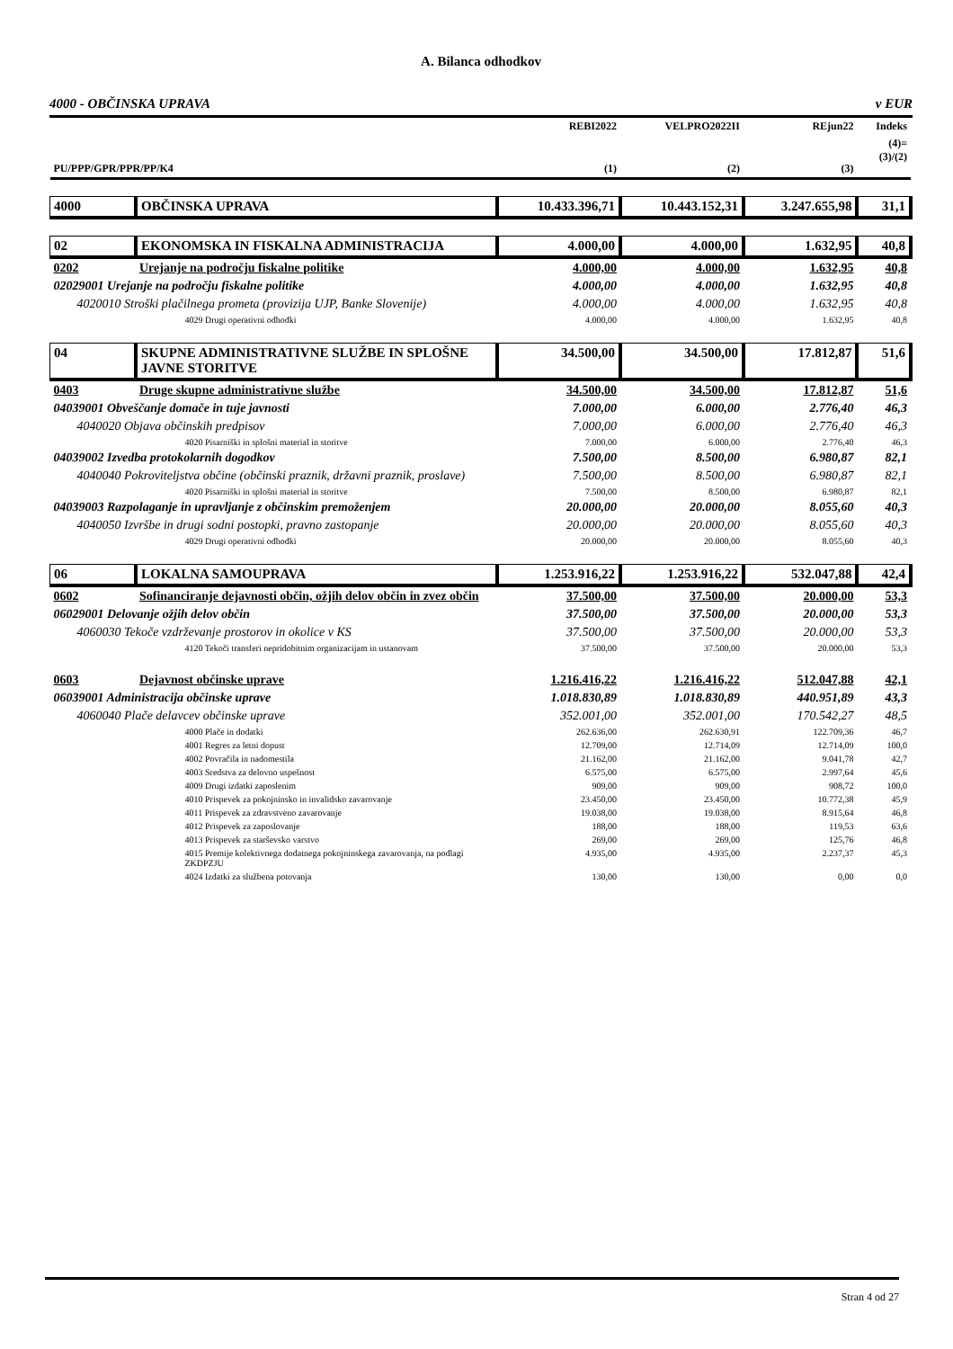A. Bilanca odhodkov
4000 - OBČINSKA UPRAVA v EUR
| | | REBI2022 | VELPRO2022II | REjun22 | Indeks |
| --- | --- | --- | --- | --- | --- |
| PU/PPP/GPR/PPR/PP/K4 | | (1) | (2) | (3) | (4)= (3)/(2) |
| 4000 | OBČINSKA UPRAVA | 10.433.396,71 | 10.443.152,31 | 3.247.655,98 | 31,1 |
| 02 | EKONOMSKA IN FISKALNA ADMINISTRACIJA | 4.000,00 | 4.000,00 | 1.632,95 | 40,8 |
| 0202 | Urejanje na področju fiskalne politike | 4.000,00 | 4.000,00 | 1.632,95 | 40,8 |
| 02029001 Urejanje na področju fiskalne politike | | 4.000,00 | 4.000,00 | 1.632,95 | 40,8 |
| 4020010 Stroški plačilnega prometa (provizija UJP, Banke Slovenije) | | 4.000,00 | 4.000,00 | 1.632,95 | 40,8 |
| 4029 Drugi operativni odhodki | | 4.000,00 | 4.000,00 | 1.632,95 | 40,8 |
| 04 | SKUPNE ADMINISTRATIVNE SLUŽBE IN SPLOŠNE JAVNE STORITVE | 34.500,00 | 34.500,00 | 17.812,87 | 51,6 |
| 0403 | Druge skupne administrativne službe | 34.500,00 | 34.500,00 | 17.812,87 | 51,6 |
| 04039001 Obveščanje domače in tuje javnosti | | 7.000,00 | 6.000,00 | 2.776,40 | 46,3 |
| 4040020 Objava občinskih predpisov | | 7.000,00 | 6.000,00 | 2.776,40 | 46,3 |
| 4020 Pisarniški in splošni material in storitve | | 7.000,00 | 6.000,00 | 2.776,40 | 46,3 |
| 04039002 Izvedba protokolarnih dogodkov | | 7.500,00 | 8.500,00 | 6.980,87 | 82,1 |
| 4040040 Pokroviteljstva občine (občinski praznik, državni praznik, proslave) | | 7.500,00 | 8.500,00 | 6.980,87 | 82,1 |
| 4020 Pisarniški in splošni material in storitve | | 7.500,00 | 8.500,00 | 6.980,87 | 82,1 |
| 04039003 Razpolaganje in upravljanje z občinskim premoženjem | | 20.000,00 | 20.000,00 | 8.055,60 | 40,3 |
| 4040050 Izvršbe in drugi sodni postopki, pravno zastopanje | | 20.000,00 | 20.000,00 | 8.055,60 | 40,3 |
| 4029 Drugi operativni odhodki | | 20.000,00 | 20.000,00 | 8.055,60 | 40,3 |
| 06 | LOKALNA SAMOUPRAVA | 1.253.916,22 | 1.253.916,22 | 532.047,88 | 42,4 |
| 0602 | Sofinanciranje dejavnosti občin, ožjih delov občin in zvez občin | 37.500,00 | 37.500,00 | 20.000,00 | 53,3 |
| 06029001 Delovanje ožjih delov občin | | 37.500,00 | 37.500,00 | 20.000,00 | 53,3 |
| 4060030 Tekoče vzdrževanje prostorov in okolice v KS | | 37.500,00 | 37.500,00 | 20.000,00 | 53,3 |
| 4120 Tekoči transferi nepridobitnim organizacijam in ustanovam | | 37.500,00 | 37.500,00 | 20.000,00 | 53,3 |
| 0603 | Dejavnost občinske uprave | 1.216.416,22 | 1.216.416,22 | 512.047,88 | 42,1 |
| 06039001 Administracija občinske uprave | | 1.018.830,89 | 1.018.830,89 | 440.951,89 | 43,3 |
| 4060040 Plače delavcev občinske uprave | | 352.001,00 | 352.001,00 | 170.542,27 | 48,5 |
| 4000 Plače in dodatki | | 262.636,00 | 262.630,91 | 122.709,36 | 46,7 |
| 4001 Regres za letni dopust | | 12.709,00 | 12.714,09 | 12.714,09 | 100,0 |
| 4002 Povračila in nadomestila | | 21.162,00 | 21.162,00 | 9.041,78 | 42,7 |
| 4003 Sredstva za delovno uspešnost | | 6.575,00 | 6.575,00 | 2.997,64 | 45,6 |
| 4009 Drugi izdatki zaposlenim | | 909,00 | 909,00 | 908,72 | 100,0 |
| 4010 Prispevek za pokojninsko in invalidsko zavarovanje | | 23.450,00 | 23.450,00 | 10.772,38 | 45,9 |
| 4011 Prispevek za zdravstveno zavarovanje | | 19.038,00 | 19.038,00 | 8.915,64 | 46,8 |
| 4012 Prispevek za zaposlovanje | | 188,00 | 188,00 | 119,53 | 63,6 |
| 4013 Prispevek za starševsko varstvo | | 269,00 | 269,00 | 125,76 | 46,8 |
| 4015 Premije kolektivnega dodatnega pokojninskega zavarovanja, na podlagi ZKDPZJU | | 4.935,00 | 4.935,00 | 2.237,37 | 45,3 |
| 4024 Izdatki za službena potovanja | | 130,00 | 130,00 | 0,00 | 0,0 |
Stran 4 od 27